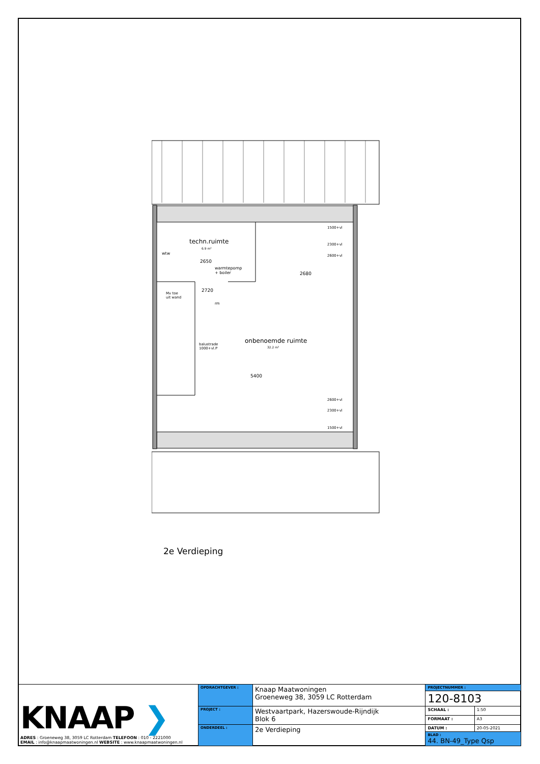techn.ruimte
6.9 m²
wtw
2650
warmtepomp
+ boiler
2680
1500+vl
2300+vl
2600+vl
Mv toe
uit wand
2720
rm
balustrade
1000+vl.P
onbenoemde ruimte
32.2 m²
5400
2600+vl
2300+vl
1500+vl
2e Verdieping
| KNAAP ❯ ADRES : Groeneweg 38, 3059 LC Rotterdam TELEFOON : 010 - 2221000 EMAIL : info@knaapmaatwoningen.nl WEBSITE : www.knaapmaatwoningen.nl | OPDRACHTGEVER : | Knaap Maatwoningen Groeneweg 38, 3059 LC Rotterdam | PROJECTNUMMER : | |
| | | | 120-8103 | |
| | PROJECT : | Westvaartpark, Hazerswoude-Rijndijk Blok 6 | SCHAAL : | 1:50 |
| | | | FORMAAT : | A3 |
| | ONDERDEEL : | 2e Verdieping | DATUM : | 20-05-2021 |
| | | | BLAD : 44. BN-49_Type Qsp | |